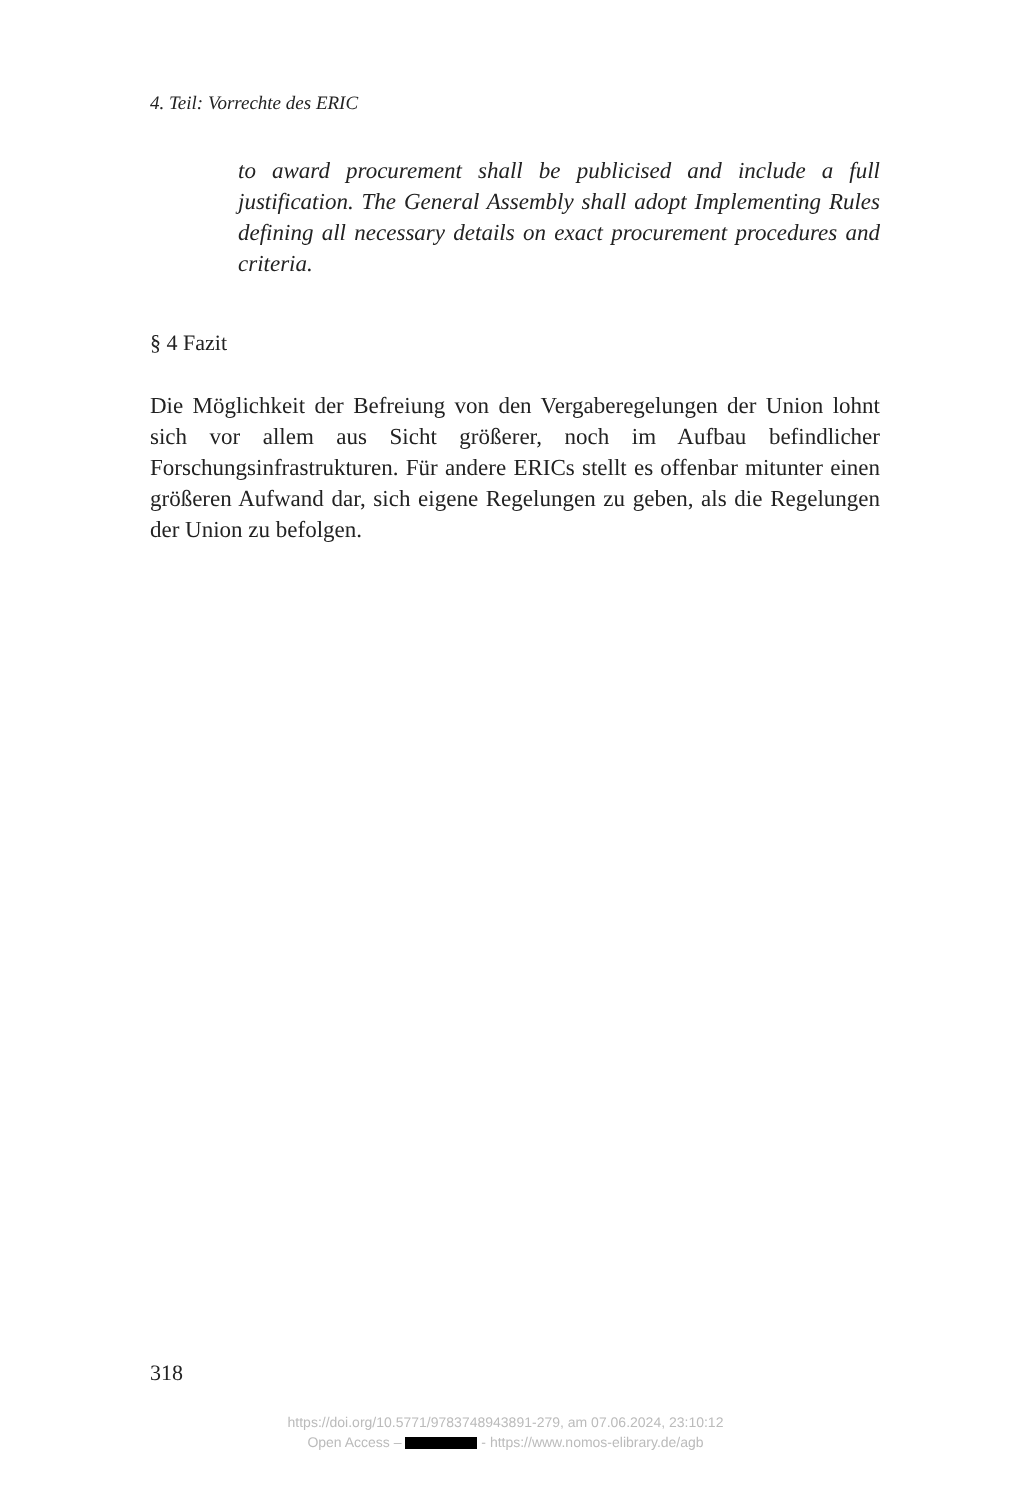4. Teil: Vorrechte des ERIC
to award procurement shall be publicised and include a full justification. The General Assembly shall adopt Implementing Rules defining all necessary details on exact procurement procedures and criteria.
§ 4 Fazit
Die Möglichkeit der Befreiung von den Vergaberegelungen der Union lohnt sich vor allem aus Sicht größerer, noch im Aufbau befindlicher Forschungsinfrastrukturen. Für andere ERICs stellt es offenbar mitunter einen größeren Aufwand dar, sich eigene Regelungen zu geben, als die Regelungen der Union zu befolgen.
318
https://doi.org/10.5771/9783748943891-279, am 07.06.2024, 23:10:12
Open Access – - https://www.nomos-elibrary.de/agb